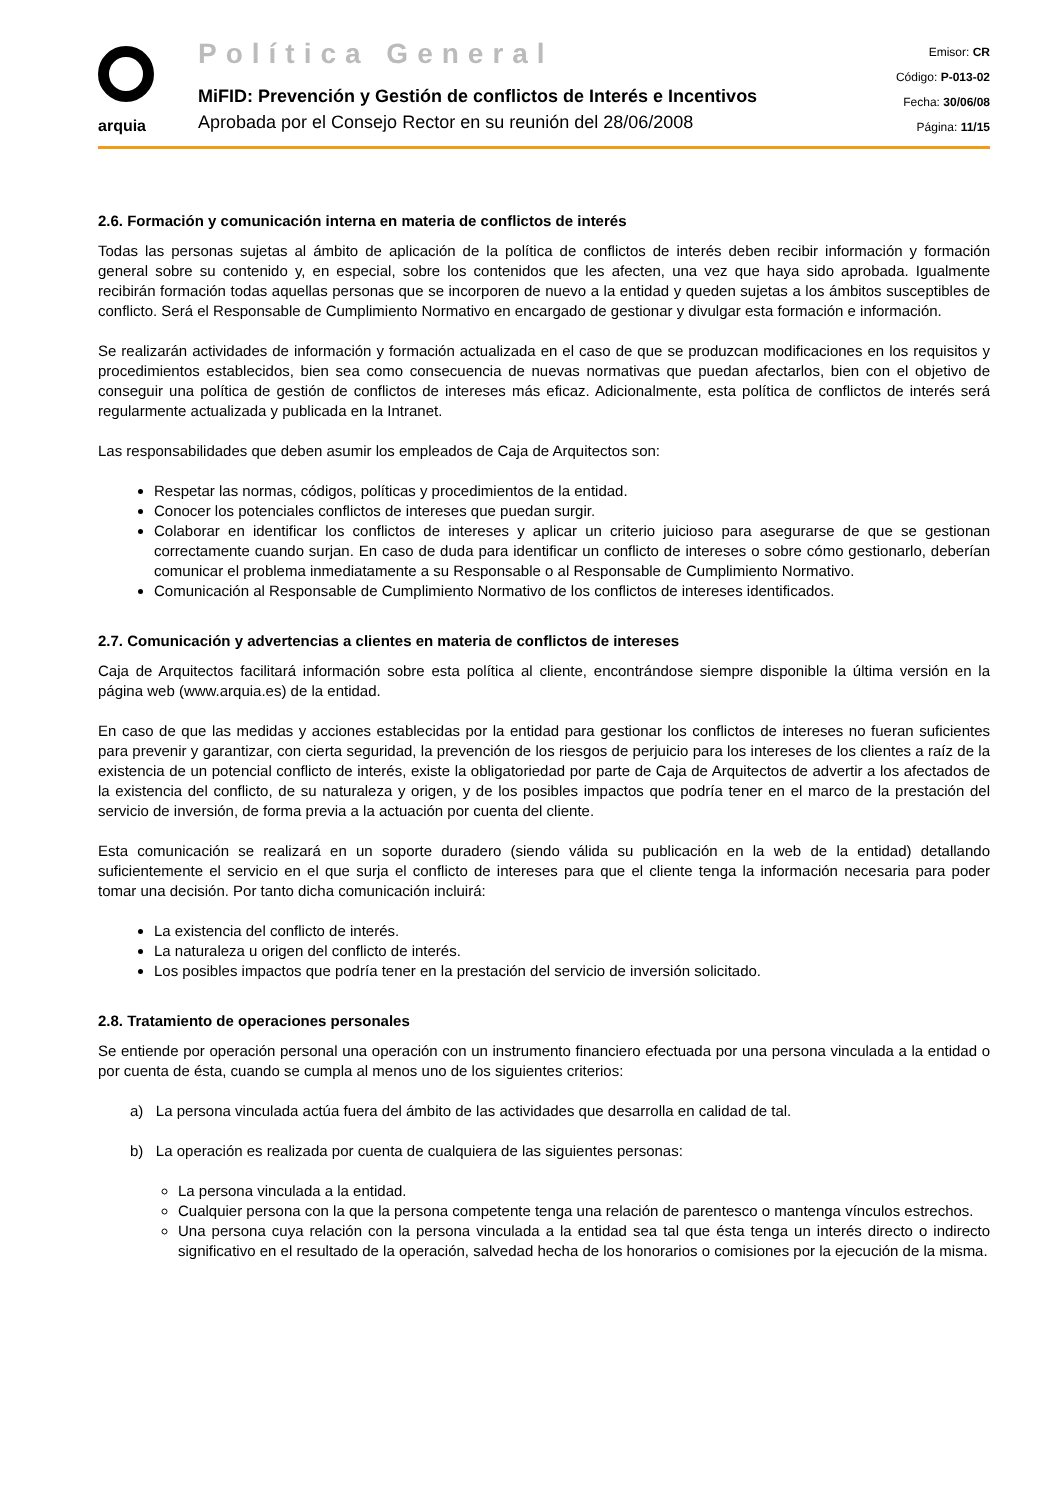arquia
Política General
MiFID: Prevención y Gestión de conflictos de Interés e Incentivos
Aprobada por el Consejo Rector en su reunión del 28/06/2008
Emisor: CR
Código: P-013-02
Fecha: 30/06/08
Página: 11/15
2.6. Formación y comunicación interna en materia de conflictos de interés
Todas las personas sujetas al ámbito de aplicación de la política de conflictos de interés deben recibir información y formación general sobre su contenido y, en especial, sobre los contenidos que les afecten, una vez que haya sido aprobada. Igualmente recibirán formación todas aquellas personas que se incorporen de nuevo a la entidad y queden sujetas a los ámbitos susceptibles de conflicto. Será el Responsable de Cumplimiento Normativo en encargado de gestionar y divulgar esta formación e información.
Se realizarán actividades de información y formación actualizada en el caso de que se produzcan modificaciones en los requisitos y procedimientos establecidos, bien sea como consecuencia de nuevas normativas que puedan afectarlos, bien con el objetivo de conseguir una política de gestión de conflictos de intereses más eficaz. Adicionalmente, esta política de conflictos de interés será regularmente actualizada y publicada en la Intranet.
Las responsabilidades que deben asumir los empleados de Caja de Arquitectos son:
Respetar las normas, códigos, políticas y procedimientos de la entidad.
Conocer los potenciales conflictos de intereses que puedan surgir.
Colaborar en identificar los conflictos de intereses y aplicar un criterio juicioso para asegurarse de que se gestionan correctamente cuando surjan. En caso de duda para identificar un conflicto de intereses o sobre cómo gestionarlo, deberían comunicar el problema inmediatamente a su Responsable o al Responsable de Cumplimiento Normativo.
Comunicación al Responsable de Cumplimiento Normativo de los conflictos de intereses identificados.
2.7. Comunicación y advertencias a clientes en materia de conflictos de intereses
Caja de Arquitectos facilitará información sobre esta política al cliente, encontrándose siempre disponible la última versión en la página web (www.arquia.es) de la entidad.
En caso de que las medidas y acciones establecidas por la entidad para gestionar los conflictos de intereses no fueran suficientes para prevenir y garantizar, con cierta seguridad, la prevención de los riesgos de perjuicio para los intereses de los clientes a raíz de la existencia de un potencial conflicto de interés, existe la obligatoriedad por parte de Caja de Arquitectos de advertir a los afectados de la existencia del conflicto, de su naturaleza y origen, y de los posibles impactos que podría tener en el marco de la prestación del servicio de inversión, de forma previa a la actuación por cuenta del cliente.
Esta comunicación se realizará en un soporte duradero (siendo válida su publicación en la web de la entidad) detallando suficientemente el servicio en el que surja el conflicto de intereses para que el cliente tenga la información necesaria para poder tomar una decisión. Por tanto dicha comunicación incluirá:
La existencia del conflicto de interés.
La naturaleza u origen del conflicto de interés.
Los posibles impactos que podría tener en la prestación del servicio de inversión solicitado.
2.8. Tratamiento de operaciones personales
Se entiende por operación personal una operación con un instrumento financiero efectuada por una persona vinculada a la entidad o por cuenta de ésta, cuando se cumpla al menos uno de los siguientes criterios:
a) La persona vinculada actúa fuera del ámbito de las actividades que desarrolla en calidad de tal.
b) La operación es realizada por cuenta de cualquiera de las siguientes personas:
La persona vinculada a la entidad.
Cualquier persona con la que la persona competente tenga una relación de parentesco o mantenga vínculos estrechos.
Una persona cuya relación con la persona vinculada a la entidad sea tal que ésta tenga un interés directo o indirecto significativo en el resultado de la operación, salvedad hecha de los honorarios o comisiones por la ejecución de la misma.